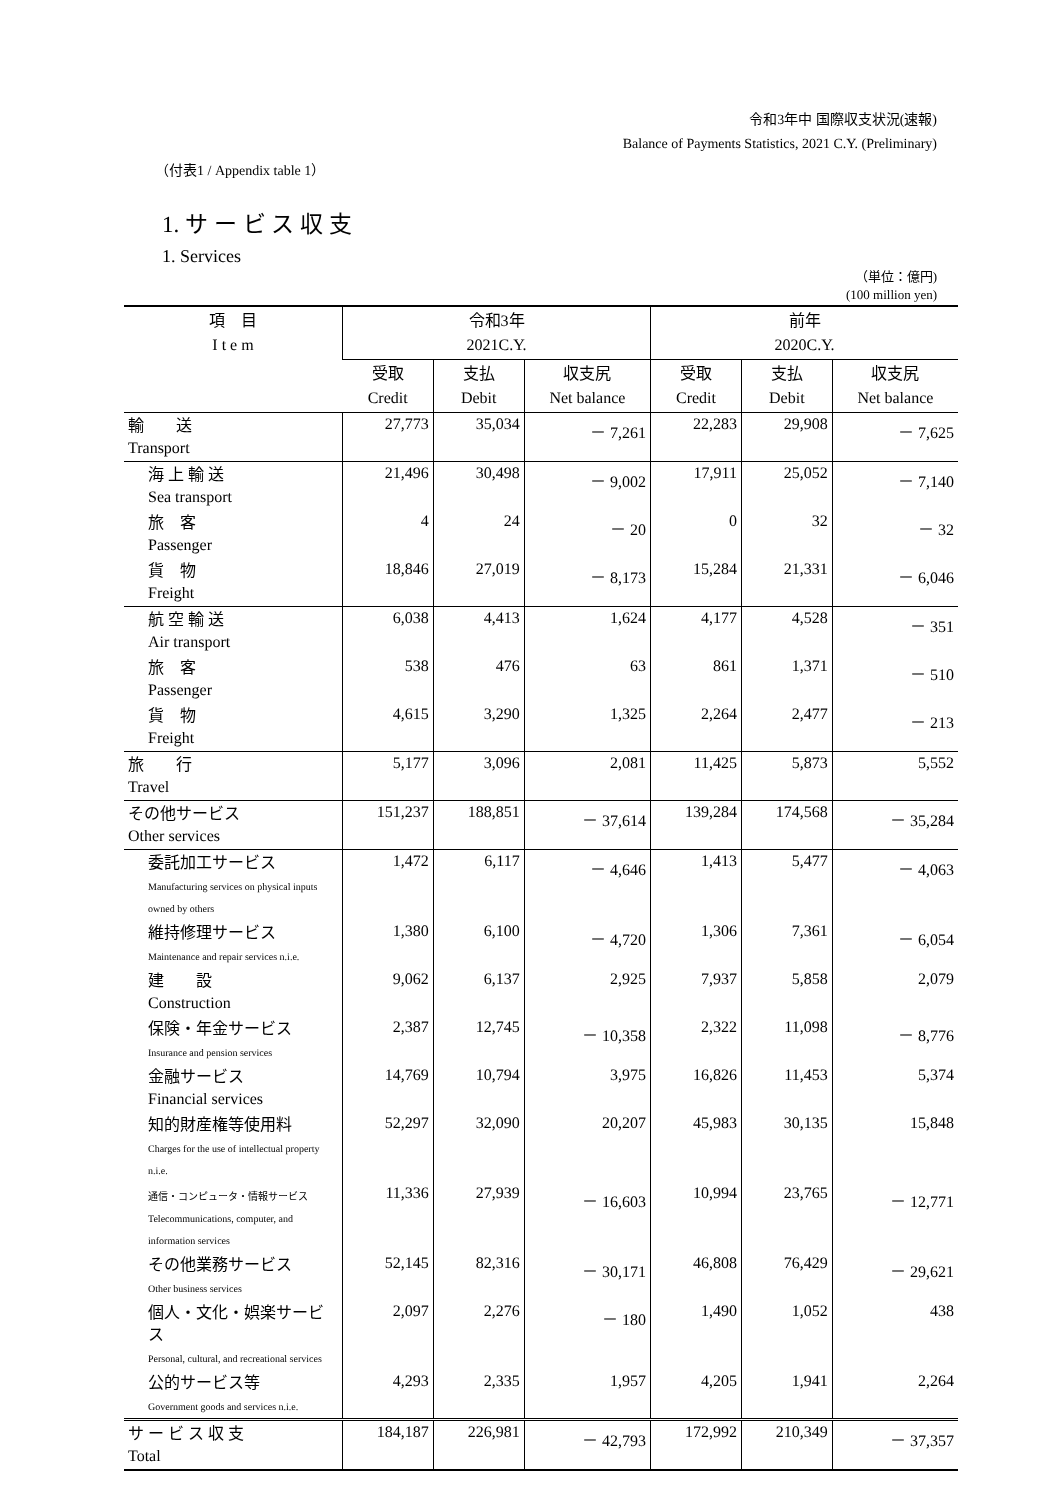令和3年中 国際収支状況(速報)
Balance of Payments Statistics, 2021 C.Y. (Preliminary)
（付表1 / Appendix table 1）
1. サ ー ビ ス 収 支
1. Services
（単位：億円)
(100 million yen)
| 項 目 I t e m | 令和3年 2021C.Y. | | | 前年 2020C.Y. | | |
| --- | --- | --- | --- | --- | --- | --- |
| | 受取 Credit | 支払 Debit | 収支尻 Net balance | 受取 Credit | 支払 Debit | 収支尻 Net balance |
| 輸 送 Transport | 27,773 | 35,034 | － 7,261 | 22,283 | 29,908 | － 7,625 |
| 海 上 輸 送 Sea transport | 21,496 | 30,498 | － 9,002 | 17,911 | 25,052 | － 7,140 |
| 旅 客 Passenger | 4 | 24 | － 20 | 0 | 32 | － 32 |
| 貨 物 Freight | 18,846 | 27,019 | － 8,173 | 15,284 | 21,331 | － 6,046 |
| 航 空 輸 送 Air transport | 6,038 | 4,413 | 1,624 | 4,177 | 4,528 | － 351 |
| 旅 客 Passenger | 538 | 476 | 63 | 861 | 1,371 | － 510 |
| 貨 物 Freight | 4,615 | 3,290 | 1,325 | 2,264 | 2,477 | － 213 |
| 旅 行 Travel | 5,177 | 3,096 | 2,081 | 11,425 | 5,873 | 5,552 |
| その他サービス Other services | 151,237 | 188,851 | － 37,614 | 139,284 | 174,568 | － 35,284 |
| 委託加工サービス Manufacturing services on physical inputs owned by others | 1,472 | 6,117 | － 4,646 | 1,413 | 5,477 | － 4,063 |
| 維持修理サービス Maintenance and repair services n.i.e. | 1,380 | 6,100 | － 4,720 | 1,306 | 7,361 | － 6,054 |
| 建 設 Construction | 9,062 | 6,137 | 2,925 | 7,937 | 5,858 | 2,079 |
| 保険・年金サービス Insurance and pension services | 2,387 | 12,745 | － 10,358 | 2,322 | 11,098 | － 8,776 |
| 金融サービス Financial services | 14,769 | 10,794 | 3,975 | 16,826 | 11,453 | 5,374 |
| 知的財産権等使用料 Charges for the use of intellectual property n.i.e. | 52,297 | 32,090 | 20,207 | 45,983 | 30,135 | 15,848 |
| 通信・コンピュータ・情報サービス Telecommunications, computer, and information services | 11,336 | 27,939 | － 16,603 | 10,994 | 23,765 | － 12,771 |
| その他業務サービス Other business services | 52,145 | 82,316 | － 30,171 | 46,808 | 76,429 | － 29,621 |
| 個人・文化・娯楽サービス Personal, cultural, and recreational services | 2,097 | 2,276 | － 180 | 1,490 | 1,052 | 438 |
| 公的サービス等 Government goods and services n.i.e. | 4,293 | 2,335 | 1,957 | 4,205 | 1,941 | 2,264 |
| サ ー ビ ス 収 支 Total | 184,187 | 226,981 | － 42,793 | 172,992 | 210,349 | － 37,357 |